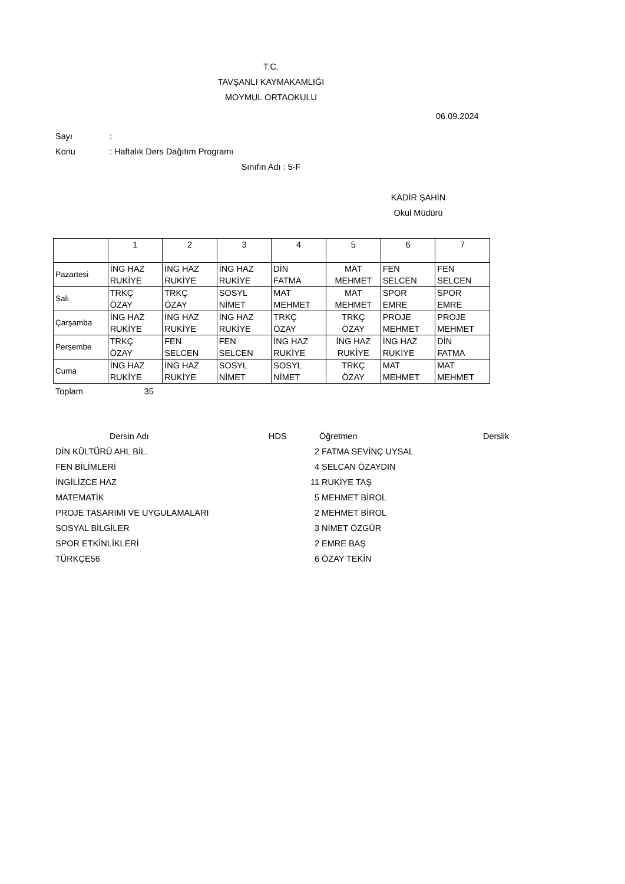T.C.
TAVŞANLI KAYMAKAMLIĞI
MOYMUL ORTAOKULU
06.09.2024
Sayı:
Konu: Haftalık Ders Dağıtım Programı
Sınıfın Adı : 5-F
KADİR ŞAHİN
Okul Müdürü
| | 1 | 2 | 3 | 4 | 5 | 6 | 7 |
| --- | --- | --- | --- | --- | --- | --- | --- |
| Pazartesi | İNG HAZ RUKİYE | İNG HAZ RUKİYE | İNG HAZ RUKİYE | DİN FATMA | MAT MEHMET | FEN SELCEN | FEN SELCEN |
| Salı | TRKÇ ÖZAY | TRKÇ ÖZAY | SOSYL NİMET | MAT MEHMET | MAT MEHMET | SPOR EMRE | SPOR EMRE |
| Çarşamba | İNG HAZ RUKİYE | İNG HAZ RUKİYE | İNG HAZ RUKİYE | TRKÇ ÖZAY | TRKÇ ÖZAY | PROJE MEHMET | PROJE MEHMET |
| Perşembe | TRKÇ ÖZAY | FEN SELCEN | FEN SELCEN | İNG HAZ RUKİYE | İNG HAZ RUKİYE | İNG HAZ RUKİYE | DİN FATMA |
| Cuma | İNG HAZ RUKİYE | İNG HAZ RUKİYE | SOSYL NİMET | SOSYL NİMET | TRKÇ ÖZAY | MAT MEHMET | MAT MEHMET |
Toplam 35
| Dersin Adı | HDS | | Öğretmen | Derslik |
| --- | --- | --- | --- | --- |
| DİN KÜLTÜRÜ AHL BİL. | 2 | | FATMA SEVİNÇ UYSAL | |
| FEN BİLİMLERİ | 4 | | SELCAN ÖZAYDIN | |
| İNGİLİZCE HAZ | 11 | | RUKİYE TAŞ | |
| MATEMATİK | 5 | | MEHMET BİROL | |
| PROJE TASARIMI VE UYGULAMALARI | 2 | | MEHMET BİROL | |
| SOSYAL BİLGİLER | 3 | | NİMET ÖZGÜR | |
| SPOR ETKİNLİKLERİ | 2 | | EMRE BAŞ | |
| TÜRKÇE56 | 6 | | ÖZAY TEKİN | |